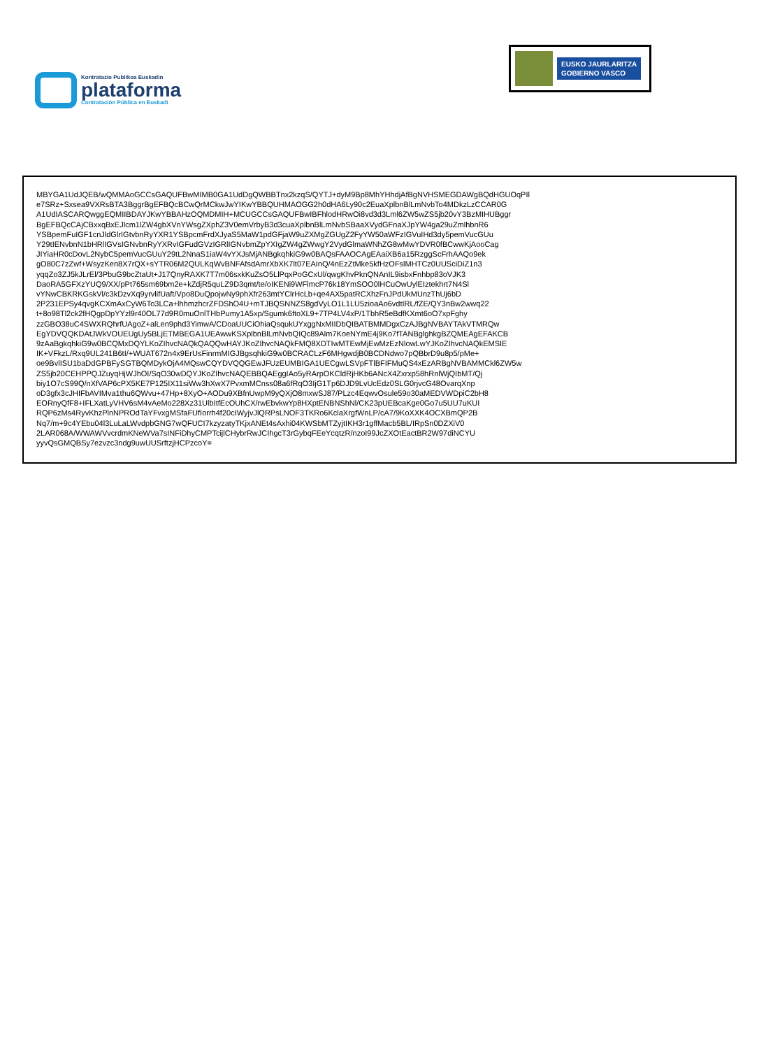Kontratazio Publikoa Euskadin
plataforma
Contratación Pública en Euskadi
EUSKO JAURLARITZA
GOBIERNO VASCO
MBYGA1UdJQEB/wQMMAoGCCsGAQUFBwMIMB0GA1UdDgQWBBTnx2kzqS/QYTJ+dyM9Bp8MhYHhdjAfBgNVHSMEGDAWgBQdHGUOqPIl
e7SRz+Sxsea9VXRsBTA3BggrBgEFBQcBCwQrMCkwJwYIKwYBBQUHMAOGG2h0dHA6Ly90c2EuaXplbnBlLmNvbTo4MDkzLzCCAR0G
A1UdIASCARQwggEQMIIBDAYJKwYBBAHzOQMDMIH+MCUGCCsGAQUFBwIBFhlodHRwOi8vd3d3Lml6ZW5wZS5jb20vY3BzMIHUBggr
BgEFBQcCAjCBxxqBxEJlcm1lZW4gbXVnYWsgZXphZ3V0emVrbyB3d3cuaXplbnBlLmNvbSBaaXVydGFnaXJpYW4ga29uZmlhbnR6
YSBpemFuIGF1cnJldGlrIGtvbnRyYXR1YSBpcmFrdXJyaS5MaW1pdGFjaW9uZXMgZGUgZ2FyYW50aWFzIGVuIHd3dy5pemVucGUu
Y29tIENvbnN1bHRlIGVsIGNvbnRyYXRvIGFudGVzIGRlIGNvbmZpYXIgZW4gZWwgY2VydGlmaWNhZG8wMwYDVR0fBCwwKjAooCag
JIYiaHR0cDovL2NybC5pemVucGUuY29tL2NnaS1iaW4vYXJsMjANBgkqhkiG9w0BAQsFAAOCAgEAaiXB6a15RzggScFrhAAQo9ek
gO80C7zZwf+WsyzKen8X7rQX+sYTR06M2QULKqWvBNFAfsdAmrXbXK7lt07EAInQ/4nEzZtMke5kfHzOFslMHTCz0UUSciDiZ1n3
yqqZo3ZJ5kJLrEl/3PbuG9bcZtaUt+J17QnyRAXK7T7m06sxkKuZsO5LlPqxPoGCxUl/qwgKhvPknQNAnIL9isbxFnhbp83oVJK3
DaoRA5GFXzYUQ9/XX/pPt765sm69bm2e+kZdjR5quLZ9D3qmt/te/oIKENi9WFlmcP76k18YmSOO0lHCuOwUylEIztekhrt7N4Sl
vYNwCBKRKGskVl/c3kDzvXq9yrvlifUaft/Vpo8DuQpojwNy9phXfr263mtYClrHcLb+qe4AX5patRCXhzFnJPdUkMUnzThUj6bD
2P231EPSy4qvgKCXmAxCyW6To3LCa+lhhmzhcrZFDShO4U+mTJBQSNNZS8gdVyLO1L1LU5zioaAo6vdtIRL/fZE/QY3nBw2wwq22
t+8o98Tl2ck2fHQgpDpYYzl9r40OL77d9R0muOnlTHbPumy1A5xp/Sgumk6ftoXL9+7TP4LV4xP/1TbhR5eBdfKXmt6oO7xpFghy
zzGBO38uC4SWXRQhrfUAgoZ+alLen9phd3YimwA/CDoaUUCiOhiaQsqukUYxggNxMIIDbQIBATBMMDgxCzAJBgNVBAYTAkVTMRQw
EgYDVQQKDAtJWkVOUEUgUy5BLjETMBEGA1UEAwwKSXplbnBlLmNvbQIQc89Alm7KoeNYmE4j9Ko7fTANBglghkgBZQMEAgEFAKCB
9zAaBgkqhkiG9w0BCQMxDQYLKoZIhvcNAQkQAQQwHAYJKoZIhvcNAQkFMQ8XDTIwMTEwMjEwMzEzNlowLwYJKoZIhvcNAQkEMSIE
IK+VFkzL/Rxq9UL241B6tI/+WUAT672n4x9ErUsFinrmMIGJBgsqhkiG9w0BCRACLzF6MHgwdjB0BCDNdwo7pQBbrD9u8p5/pMe+
oe9BvlISU1baDdGPBFySGTBQMDykOjA4MQswCQYDVQQGEwJFUzEUMBIGA1UECgwLSVpFTlBFIFMuQS4xEzARBgNVBAMMCkl6ZW5w
ZS5jb20CEHPPQJZuyqHjWJhOI/SqO30wDQYJKoZIhvcNAQEBBQAEggIAo5yRArpOKCldRjHKb6ANcX4Zxrxp58hRnlWjQIbMT/Qj
biy1O7cS99Q/nXfVAP6cPX5KE7P125IX11siWw3hXwX7PvxmMCnss08a6fRqO3IjG1Tp6DJD9LvUcEdz0SLG0rjvcG48OvarqXnp
oD3gfx3cJHIFbAVIMva1thu6QWvu+47Hp+8XyO+AODu9XBfnUwpM9yQXjO8mxwSJ87/PLzc4EqwvOsule59o30aMEDVWDpiC2bH8
EORnyQfF8+IFLXatLyVHV6sM4vAeMo228Xz31UlbItfEcOUhCX/rwEbvkwYp8HXptENBNShNl/CK23pUEBcaKge0Go7u5UU7uKUI
RQP6zMs4RyvKhzPlnNPROdTaYFvxgMSfaFUfIorrh4f20cIWyjvJlQRPsLNOF3TKRo6KclaXrgfWnLP/cA7/9KoXXK4OCXBmQP2B
Nq7/m+9c4YEbu04l3LuLaLWvdpbGNG7wQFUCI7kzyzatyTKjxANEt4sAxhi04KWSbMTZyjtIKH3r1gffMacb5BL/IRpSn0DZXiV0
2LAR068A/WWAWVvcrdmKNeWVa7sINFiDhyCMPTcijlCHybrRwJCIhgcT3rGybqFEeYcqtzR/nzoI99JcZXOtEactBR2W97diNCYU
yyvQsGMQBSy7ezvzc3ndg9uwUUSrftzjHCPzcoY=